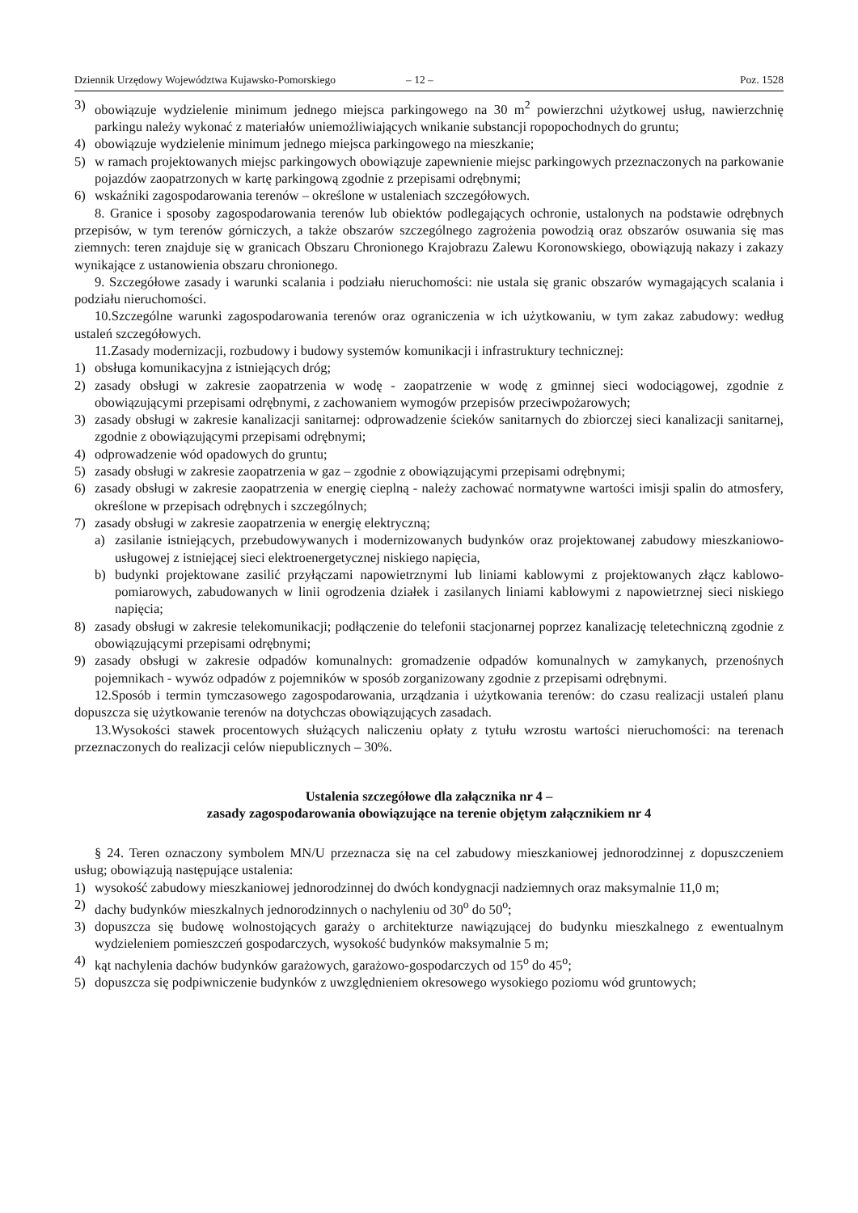Dziennik Urzędowy Województwa Kujawsko-Pomorskiego – 12 – Poz. 1528
3) obowiązuje wydzielenie minimum jednego miejsca parkingowego na 30 m<sup>2</sup> powierzchni użytkowej usług, nawierzchnię parkingu należy wykonać z materiałów uniemożliwiających wnikanie substancji ropopochodnych do gruntu;
4) obowiązuje wydzielenie minimum jednego miejsca parkingowego na mieszkanie;
5) w ramach projektowanych miejsc parkingowych obowiązuje zapewnienie miejsc parkingowych przeznaczonych na parkowanie pojazdów zaopatrzonych w kartę parkingową zgodnie z przepisami odrębnymi;
6) wskaźniki zagospodarowania terenów – określone w ustaleniach szczegółowych.
8. Granice i sposoby zagospodarowania terenów lub obiektów podlegających ochronie, ustalonych na podstawie odrębnych przepisów, w tym terenów górniczych, a także obszarów szczególnego zagrożenia powodzią oraz obszarów osuwania się mas ziemnych: teren znajduje się w granicach Obszaru Chronionego Krajobrazu Zalewu Koronowskiego, obowiązują nakazy i zakazy wynikające z ustanowienia obszaru chronionego.
9. Szczegółowe zasady i warunki scalania i podziału nieruchomości: nie ustala się granic obszarów wymagających scalania i podziału nieruchomości.
10.Szczególne warunki zagospodarowania terenów oraz ograniczenia w ich użytkowaniu, w tym zakaz zabudowy: według ustaleń szczegółowych.
11.Zasady modernizacji, rozbudowy i budowy systemów komunikacji i infrastruktury technicznej:
1) obsługa komunikacyjna z istniejących dróg;
2) zasady obsługi w zakresie zaopatrzenia w wodę - zaopatrzenie w wodę z gminnej sieci wodociągowej, zgodnie z obowiązującymi przepisami odrębnymi, z zachowaniem wymogów przepisów przeciwpożarowych;
3) zasady obsługi w zakresie kanalizacji sanitarnej: odprowadzenie ścieków sanitarnych do zbiorczej sieci kanalizacji sanitarnej, zgodnie z obowiązującymi przepisami odrębnymi;
4) odprowadzenie wód opadowych do gruntu;
5) zasady obsługi w zakresie zaopatrzenia w gaz – zgodnie z obowiązującymi przepisami odrębnymi;
6) zasady obsługi w zakresie zaopatrzenia w energię cieplną - należy zachować normatywne wartości imisji spalin do atmosfery, określone w przepisach odrębnych i szczególnych;
7) zasady obsługi w zakresie zaopatrzenia w energię elektryczną;
a) zasilanie istniejących, przebudowywanych i modernizowanych budynków oraz projektowanej zabudowy mieszkaniowo-usługowej z istniejącej sieci elektroenergetycznej niskiego napięcia,
b) budynki projektowane zasilić przyłączami napowietrznymi lub liniami kablowymi z projektowanych złącz kablowo-pomiarowych, zabudowanych w linii ogrodzenia działek i zasilanych liniami kablowymi z napowietrznej sieci niskiego napięcia;
8) zasady obsługi w zakresie telekomunikacji; podłączenie do telefonii stacjonarnej poprzez kanalizację teletechniczną zgodnie z obowiązującymi przepisami odrębnymi;
9) zasady obsługi w zakresie odpadów komunalnych: gromadzenie odpadów komunalnych w zamykanych, przenośnych pojemnikach - wywóz odpadów z pojemników w sposób zorganizowany zgodnie z przepisami odrębnymi.
12.Sposób i termin tymczasowego zagospodarowania, urządzania i użytkowania terenów: do czasu realizacji ustaleń planu dopuszcza się użytkowanie terenów na dotychczas obowiązujących zasadach.
13.Wysokości stawek procentowych służących naliczeniu opłaty z tytułu wzrostu wartości nieruchomości: na terenach przeznaczonych do realizacji celów niepublicznych – 30%.
Ustalenia szczegółowe dla załącznika nr 4 –
zasady zagospodarowania obowiązujące na terenie objętym załącznikiem nr 4
§ 24. Teren oznaczony symbolem MN/U przeznacza się na cel zabudowy mieszkaniowej jednorodzinnej z dopuszczeniem usług; obowiązują następujące ustalenia:
1) wysokość zabudowy mieszkaniowej jednorodzinnej do dwóch kondygnacji nadziemnych oraz maksymalnie 11,0 m;
2) dachy budynków mieszkalnych jednorodzinnych o nachyleniu od 30<sup>o</sup> do 50<sup>o</sup>;
3) dopuszcza się budowę wolnostojących garaży o architekturze nawiązującej do budynku mieszkalnego z ewentualnym wydzieleniem pomieszczeń gospodarczych, wysokość budynków maksymalnie 5 m;
4) kąt nachylenia dachów budynków garażowych, garażowo-gospodarczych od 15<sup>o</sup> do 45<sup>o</sup>;
5) dopuszcza się podpiwniczenie budynków z uwzględnieniem okresowego wysokiego poziomu wód gruntowych;